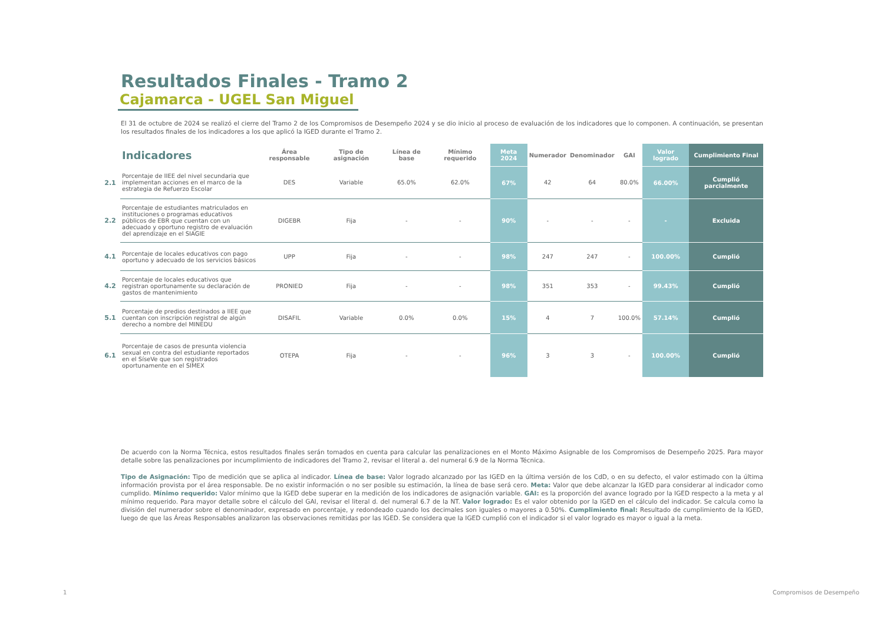Resultados Finales - Tramo 2
Cajamarca - UGEL San Miguel
El 31 de octubre de 2024 se realizó el cierre del Tramo 2 de los Compromisos de Desempeño 2024 y se dio inicio al proceso de evaluación de los indicadores que lo componen. A continuación, se presentan los resultados finales de los indicadores a los que aplicó la IGED durante el Tramo 2.
| | Indicadores | Área responsable | Tipo de asignación | Línea de base | Mínimo requerido | Meta 2024 | Numerador | Denominador | GAI | Valor logrado | Cumplimiento Final |
| --- | --- | --- | --- | --- | --- | --- | --- | --- | --- | --- | --- |
| 2.1 | Porcentaje de IIEE del nivel secundaria que implementan acciones en el marco de la estrategia de Refuerzo Escolar | DES | Variable | 65.0% | 62.0% | 67% | 42 | 64 | 80.0% | 66.00% | Cumplió parcialmente |
| 2.2 | Porcentaje de estudiantes matriculados en instituciones o programas educativos públicos de EBR que cuentan con un adecuado y oportuno registro de evaluación del aprendizaje en el SIAGIE | DIGEBR | Fija | - | - | 90% | - | - | - | - | Excluida |
| 4.1 | Porcentaje de locales educativos con pago oportuno y adecuado de los servicios básicos | UPP | Fija | - | - | 98% | 247 | 247 | - | 100.00% | Cumplió |
| 4.2 | Porcentaje de locales educativos que registran oportunamente su declaración de gastos de mantenimiento | PRONIED | Fija | - | - | 98% | 351 | 353 | - | 99.43% | Cumplió |
| 5.1 | Porcentaje de predios destinados a IIEE que cuentan con inscripción registral de algún derecho a nombre del MINEDU | DISAFIL | Variable | 0.0% | 0.0% | 15% | 4 | 7 | 100.0% | 57.14% | Cumplió |
| 6.1 | Porcentaje de casos de presunta violencia sexual en contra del estudiante reportados en el SíseVe que son registrados oportunamente en el SIMEX | OTEPA | Fija | - | - | 96% | 3 | 3 | - | 100.00% | Cumplió |
De acuerdo con la Norma Técnica, estos resultados finales serán tomados en cuenta para calcular las penalizaciones en el Monto Máximo Asignable de los Compromisos de Desempeño 2025. Para mayor detalle sobre las penalizaciones por incumplimiento de indicadores del Tramo 2, revisar el literal a. del numeral 6.9 de la Norma Técnica.
Tipo de Asignación: Tipo de medición que se aplica al indicador. Línea de base: Valor logrado alcanzado por las IGED en la última versión de los CdD, o en su defecto, el valor estimado con la última información provista por el área responsable. De no existir información o no ser posible su estimación, la línea de base será cero. Meta: Valor que debe alcanzar la IGED para considerar al indicador como cumplido. Mínimo requerido: Valor mínimo que la IGED debe superar en la medición de los indicadores de asignación variable. GAI: es la proporción del avance logrado por la IGED respecto a la meta y al mínimo requerido. Para mayor detalle sobre el cálculo del GAI, revisar el literal d. del numeral 6.7 de la NT. Valor logrado: Es el valor obtenido por la IGED en el cálculo del indicador. Se calcula como la división del numerador sobre el denominador, expresado en porcentaje, y redondeado cuando los decimales son iguales o mayores a 0.50%. Cumplimiento final: Resultado de cumplimiento de la IGED, luego de que las Áreas Responsables analizaron las observaciones remitidas por las IGED. Se considera que la IGED cumplió con el indicador si el valor logrado es mayor o igual a la meta.
1 Compromisos de Desempeño